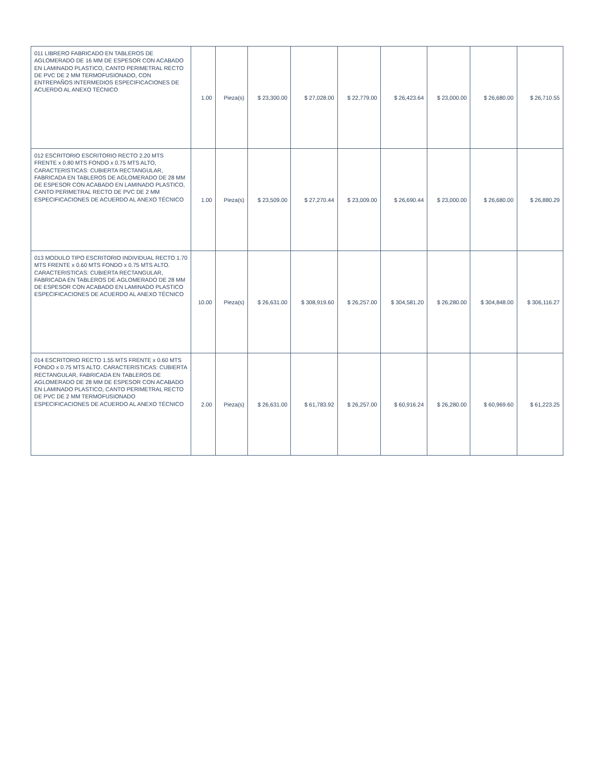| 011 LIBRERO FABRICADO EN TABLEROS DE AGLOMERADO DE 16 MM DE ESPESOR CON ACABADO EN LAMINADO PLASTICO, CANTO PERIMETRAL RECTO DE PVC DE 2 MM TERMOFUSIONADO, CON ENTREPAÑOS INTERMEDIOS ESPECIFICACIONES DE ACUERDO AL ANEXO TÉCNICO | 1.00 | Pieza(s) | $ 23,300.00 | $ 27,028.00 | $ 22,779.00 | $ 26,423.64 | $ 23,000.00 | $ 26,680.00 | $ 26,710.55 |
| 012 ESCRITORIO ESCRITORIO RECTO 2.20 MTS FRENTE x 0.80 MTS FONDO x 0.75 MTS ALTO, CARACTERISTICAS: CUBIERTA RECTANGULAR, FABRICADA EN TABLEROS DE AGLOMERADO DE 28 MM DE ESPESOR CON ACABADO EN LAMINADO PLASTICO, CANTO PERIMETRAL RECTO DE PVC DE 2 MM ESPECIFICACIONES DE ACUERDO AL ANEXO TÉCNICO | 1.00 | Pieza(s) | $ 23,509.00 | $ 27,270.44 | $ 23,009.00 | $ 26,690.44 | $ 23,000.00 | $ 26,680.00 | $ 26,880.29 |
| 013 MODULO TIPO ESCRITORIO INDIVIDUAL RECTO 1.70 MTS FRENTE x 0.60 MTS FONDO x 0.75 MTS ALTO. CARACTERISTICAS: CUBIERTA RECTANGULAR, FABRICADA EN TABLEROS DE AGLOMERADO DE 28 MM DE ESPESOR CON ACABADO EN LAMINADO PLASTICO ESPECIFICACIONES DE ACUERDO AL ANEXO TÉCNICO | 10.00 | Pieza(s) | $ 26,631.00 | $ 308,919.60 | $ 26,257.00 | $ 304,581.20 | $ 26,280.00 | $ 304,848.00 | $ 306,116.27 |
| 014 ESCRITORIO RECTO 1.55 MTS FRENTE x 0.60 MTS FONDO x 0.75 MTS ALTO. CARACTERISTICAS: CUBIERTA RECTANGULAR, FABRICADA EN TABLEROS DE AGLOMERADO DE 28 MM DE ESPESOR CON ACABADO EN LAMINADO PLASTICO, CANTO PERIMETRAL RECTO DE PVC DE 2 MM TERMOFUSIONADO ESPECIFICACIONES DE ACUERDO AL ANEXO TÉCNICO | 2.00 | Pieza(s) | $ 26,631.00 | $ 61,783.92 | $ 26,257.00 | $ 60,916.24 | $ 26,280.00 | $ 60,969.60 | $ 61,223.25 |